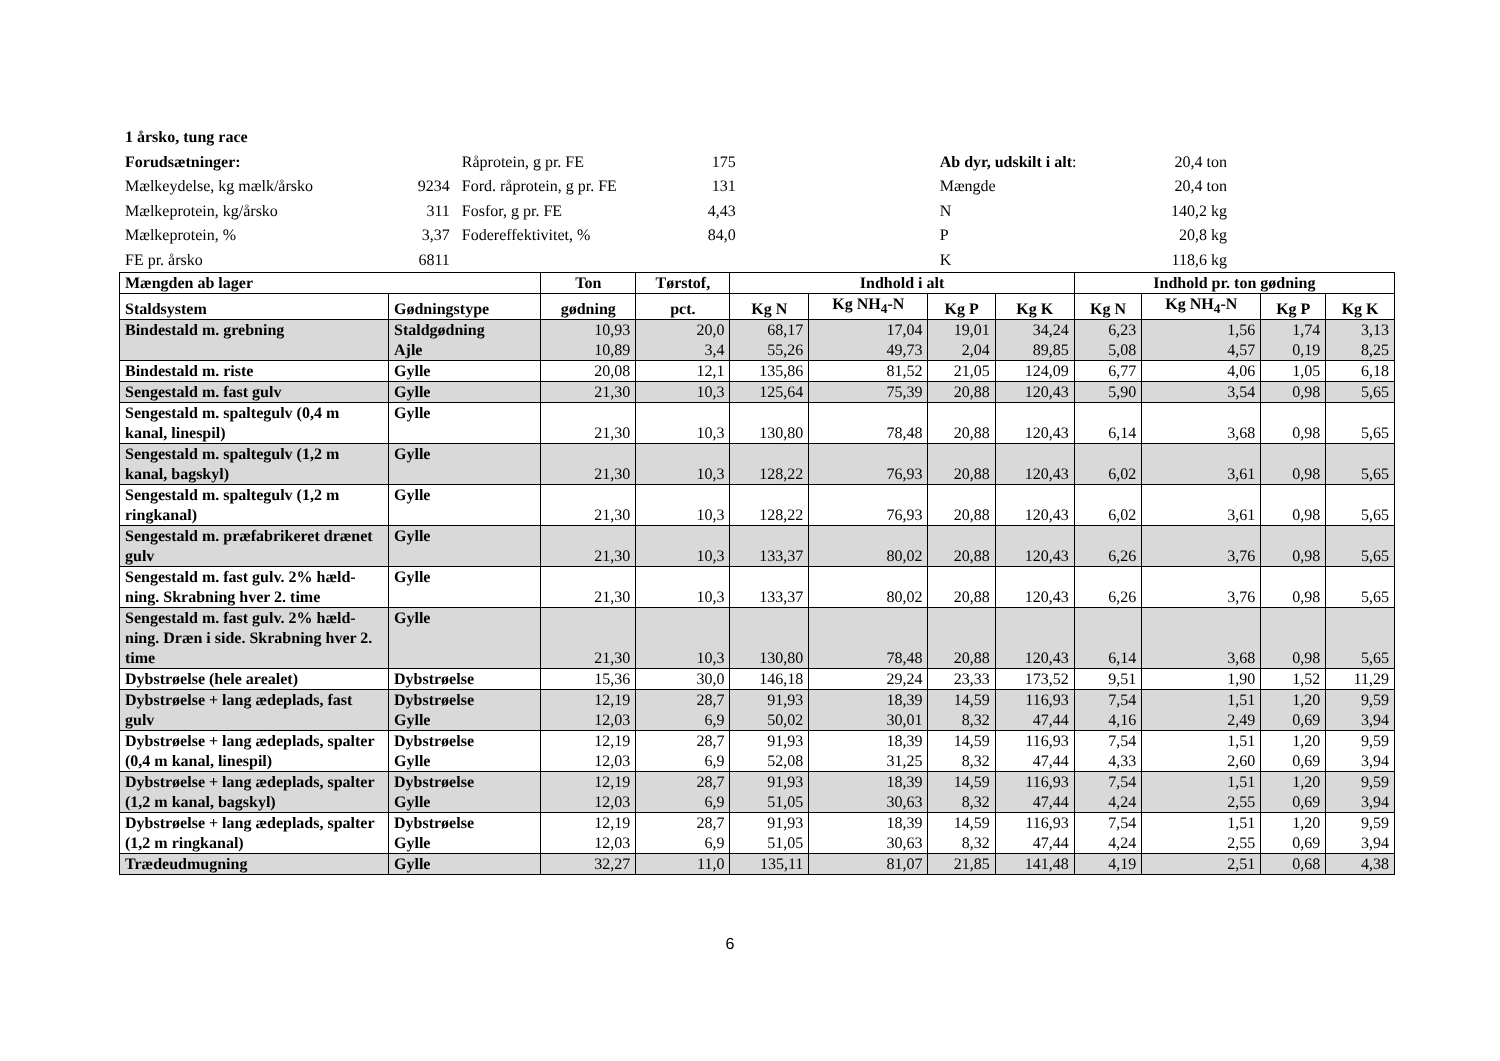| 1 årsko, tung race | | | | | | | |
| Forudsætninger: | | Råprotein, g pr. FE | 175 | | Ab dyr, udskilt i alt : | 20,4 ton | |
| Mælkeydelse, kg mælk/årsko | 9234 | Ford. råprotein, g pr. FE | 131 | | Mængde | 20,4 ton | |
| Mælkeprotein, kg/årsko | 311 | Fosfor, g pr. FE | 4,43 | | N | 140,2 kg | |
| Mælkeprotein, % | 3,37 | Fodereffektivitet, % | 84,0 | | P | 20,8 kg | |
| FE pr. årsko | 6811 | | | | K | 118,6 kg | |
| Mængden ab lager | | Ton | Tørstof, | Indhold i alt | | | | Indhold pr. ton gødning | | | |
| --- | --- | --- | --- | --- | --- | --- | --- | --- | --- | --- | --- |
| Staldsystem | Gødningstype | gødning | pct. | Kg N | Kg NH<sub>4</sub>-N | Kg P | Kg K | Kg N | Kg NH<sub>4</sub>-N | Kg P | Kg K |
| Bindestald m. grebning | Staldgødning Ajle | 10,93 10,89 | 20,0 3,4 | 68,17 55,26 | 17,04 49,73 | 19,01 2,04 | 34,24 89,85 | 6,23 5,08 | 1,56 4,57 | 1,74 0,19 | 3,13 8,25 |
| Bindestald m. riste | Gylle | 20,08 | 12,1 | 135,86 | 81,52 | 21,05 | 124,09 | 6,77 | 4,06 | 1,05 | 6,18 |
| Sengestald m. fast gulv | Gylle | 21,30 | 10,3 | 125,64 | 75,39 | 20,88 | 120,43 | 5,90 | 3,54 | 0,98 | 5,65 |
| Sengestald m. spaltegulv (0,4 m kanal, linespil) | Gylle | 21,30 | 10,3 | 130,80 | 78,48 | 20,88 | 120,43 | 6,14 | 3,68 | 0,98 | 5,65 |
| Sengestald m. spaltegulv (1,2 m kanal, bagskyl) | Gylle | 21,30 | 10,3 | 128,22 | 76,93 | 20,88 | 120,43 | 6,02 | 3,61 | 0,98 | 5,65 |
| Sengestald m. spaltegulv (1,2 m ringkanal) | Gylle | 21,30 | 10,3 | 128,22 | 76,93 | 20,88 | 120,43 | 6,02 | 3,61 | 0,98 | 5,65 |
| Sengestald m. præfabrikeret drænet gulv | Gylle | 21,30 | 10,3 | 133,37 | 80,02 | 20,88 | 120,43 | 6,26 | 3,76 | 0,98 | 5,65 |
| Sengestald m. fast gulv. 2% hæld-ning. Skrabning hver 2. time | Gylle | 21,30 | 10,3 | 133,37 | 80,02 | 20,88 | 120,43 | 6,26 | 3,76 | 0,98 | 5,65 |
| Sengestald m. fast gulv. 2% hæld-ning. Dræn i side. Skrabning hver 2. time | Gylle | 21,30 | 10,3 | 130,80 | 78,48 | 20,88 | 120,43 | 6,14 | 3,68 | 0,98 | 5,65 |
| Dybstrøelse (hele arealet) | Dybstrøelse | 15,36 | 30,0 | 146,18 | 29,24 | 23,33 | 173,52 | 9,51 | 1,90 | 1,52 | 11,29 |
| Dybstrøelse + lang ædeplads, fast gulv | Dybstrøelse Gylle | 12,19 12,03 | 28,7 6,9 | 91,93 50,02 | 18,39 30,01 | 14,59 8,32 | 116,93 47,44 | 7,54 4,16 | 1,51 2,49 | 1,20 0,69 | 9,59 3,94 |
| Dybstrøelse + lang ædeplads, spalter (0,4 m kanal, linespil) | Dybstrøelse Gylle | 12,19 12,03 | 28,7 6,9 | 91,93 52,08 | 18,39 31,25 | 14,59 8,32 | 116,93 47,44 | 7,54 4,33 | 1,51 2,60 | 1,20 0,69 | 9,59 3,94 |
| Dybstrøelse + lang ædeplads, spalter (1,2 m kanal, bagskyl) | Dybstrøelse Gylle | 12,19 12,03 | 28,7 6,9 | 91,93 51,05 | 18,39 30,63 | 14,59 8,32 | 116,93 47,44 | 7,54 4,24 | 1,51 2,55 | 1,20 0,69 | 9,59 3,94 |
| Dybstrøelse + lang ædeplads, spalter (1,2 m ringkanal) | Dybstrøelse Gylle | 12,19 12,03 | 28,7 6,9 | 91,93 51,05 | 18,39 30,63 | 14,59 8,32 | 116,93 47,44 | 7,54 4,24 | 1,51 2,55 | 1,20 0,69 | 9,59 3,94 |
| Trædeudmugning | Gylle | 32,27 | 11,0 | 135,11 | 81,07 | 21,85 | 141,48 | 4,19 | 2,51 | 0,68 | 4,38 |
6